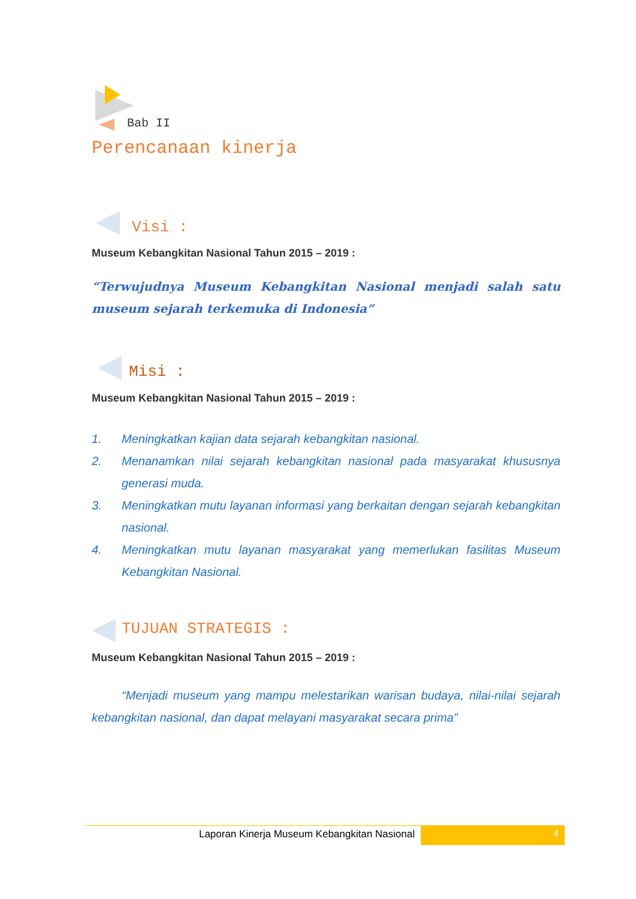Bab II
Perencanaan kinerja
Visi :
Museum Kebangkitan Nasional Tahun 2015 – 2019 :
“Terwujudnya Museum Kebangkitan Nasional menjadi salah satu museum sejarah terkemuka di Indonesia”
Misi :
Museum Kebangkitan Nasional Tahun 2015 – 2019 :
1. Meningkatkan kajian data sejarah kebangkitan nasional.
2. Menanamkan nilai sejarah kebangkitan nasional pada masyarakat khususnya generasi muda.
3. Meningkatkan mutu layanan informasi yang berkaitan dengan sejarah kebangkitan nasional.
4. Meningkatkan mutu layanan masyarakat yang memerlukan fasilitas Museum Kebangkitan Nasional.
TUJUAN STRATEGIS :
Museum Kebangkitan Nasional Tahun 2015 – 2019 :
“Menjadi museum yang mampu melestarikan warisan budaya, nilai-nilai sejarah kebangkitan nasional, dan dapat melayani masyarakat secara prima”
Laporan Kinerja Museum Kebangkitan Nasional 4